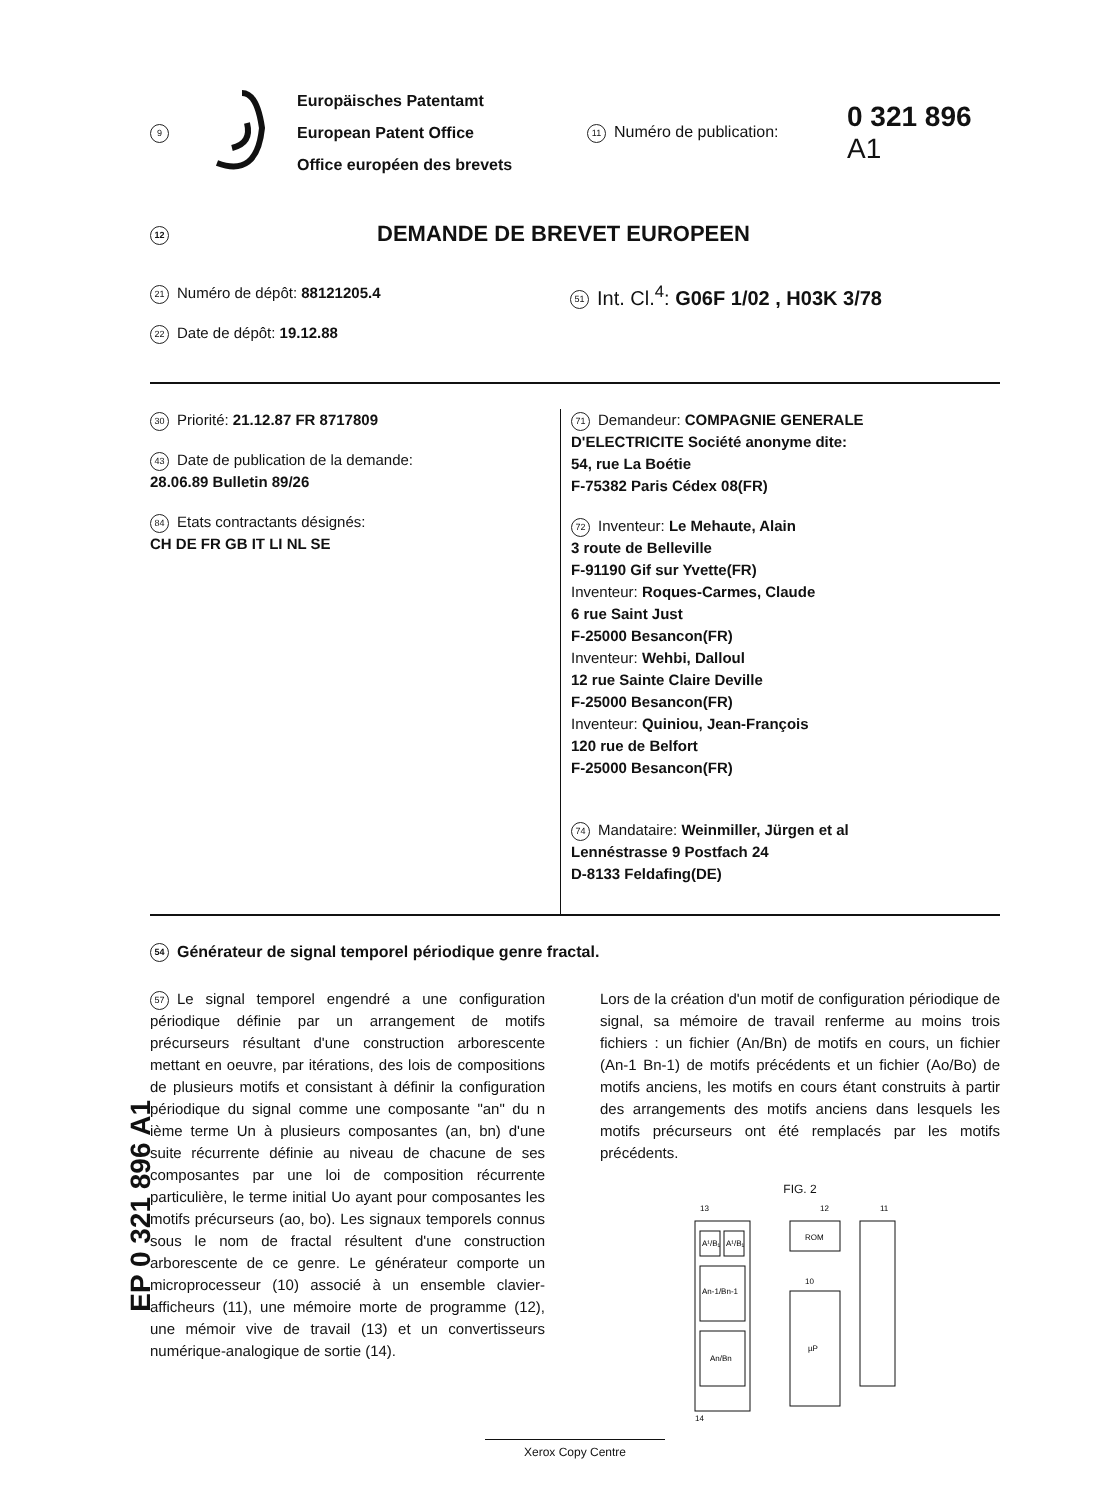9
Europäisches Patentamt
European Patent Office
Office européen des brevets
11 Numéro de publication:
0 321 896
A1
12 DEMANDE DE BREVET EUROPEEN
21 Numéro de dépôt: 88121205.4
22 Date de dépôt: 19.12.88
51 Int. Cl.<sup>4</sup>: G06F 1/02 , H03K 3/78
30 Priorité: 21.12.87 FR 8717809
43 Date de publication de la demande:
28.06.89 Bulletin 89/26
84 Etats contractants désignés:
CH DE FR GB IT LI NL SE
71 Demandeur: COMPAGNIE GENERALE
D'ELECTRICITE Société anonyme dite:
54, rue La Boétie
F-75382 Paris Cédex 08(FR)
72 Inventeur: Le Mehaute, Alain
3 route de Belleville
F-91190 Gif sur Yvette(FR)
Inventeur: Roques-Carmes, Claude
6 rue Saint Just
F-25000 Besancon(FR)
Inventeur: Wehbi, Dalloul
12 rue Sainte Claire Deville
F-25000 Besancon(FR)
Inventeur: Quiniou, Jean-François
120 rue de Belfort
F-25000 Besancon(FR)
74 Mandataire: Weinmiller, Jürgen et al
Lennéstrasse 9 Postfach 24
D-8133 Feldafing(DE)
54 Générateur de signal temporel périodique genre fractal.
57 Le signal temporel engendré a une configuration périodique définie par un arrangement de motifs précurseurs résultant d'une construction arborescente mettant en oeuvre, par itérations, des lois de compositions de plusieurs motifs et consistant à définir la configuration périodique du signal comme une composante "an" du n ième terme Un à plusieurs composantes (an, bn) d'une suite récurrente définie au niveau de chacune de ses composantes par une loi de composition récurrente particulière, le terme initial Uo ayant pour composantes les motifs précurseurs (ao, bo). Les signaux temporels connus sous le nom de fractal résultent d'une construction arborescente de ce genre. Le générateur comporte un microprocesseur (10) associé à un ensemble clavier-afficheurs (11), une mémoire morte de programme (12), une mémoir vive de travail (13) et un convertisseurs numérique-analogique de sortie (14).
Lors de la création d'un motif de configuration périodique de signal, sa mémoire de travail renferme au moins trois fichiers : un fichier (An/Bn) de motifs en cours, un fichier (An-1 Bn-1) de motifs précédents et un fichier (Ao/Bo) de motifs anciens, les motifs en cours étant construits à partir des arrangements des motifs anciens dans lesquels les motifs précurseurs ont été remplacés par les motifs précédents.
FIG. 2
13
12
11
A¹/B₁
A¹/B₁
An-1/Bn-1
An/Bn
ROM
10
µP
14
Xerox Copy Centre
EP 0 321 896 A1